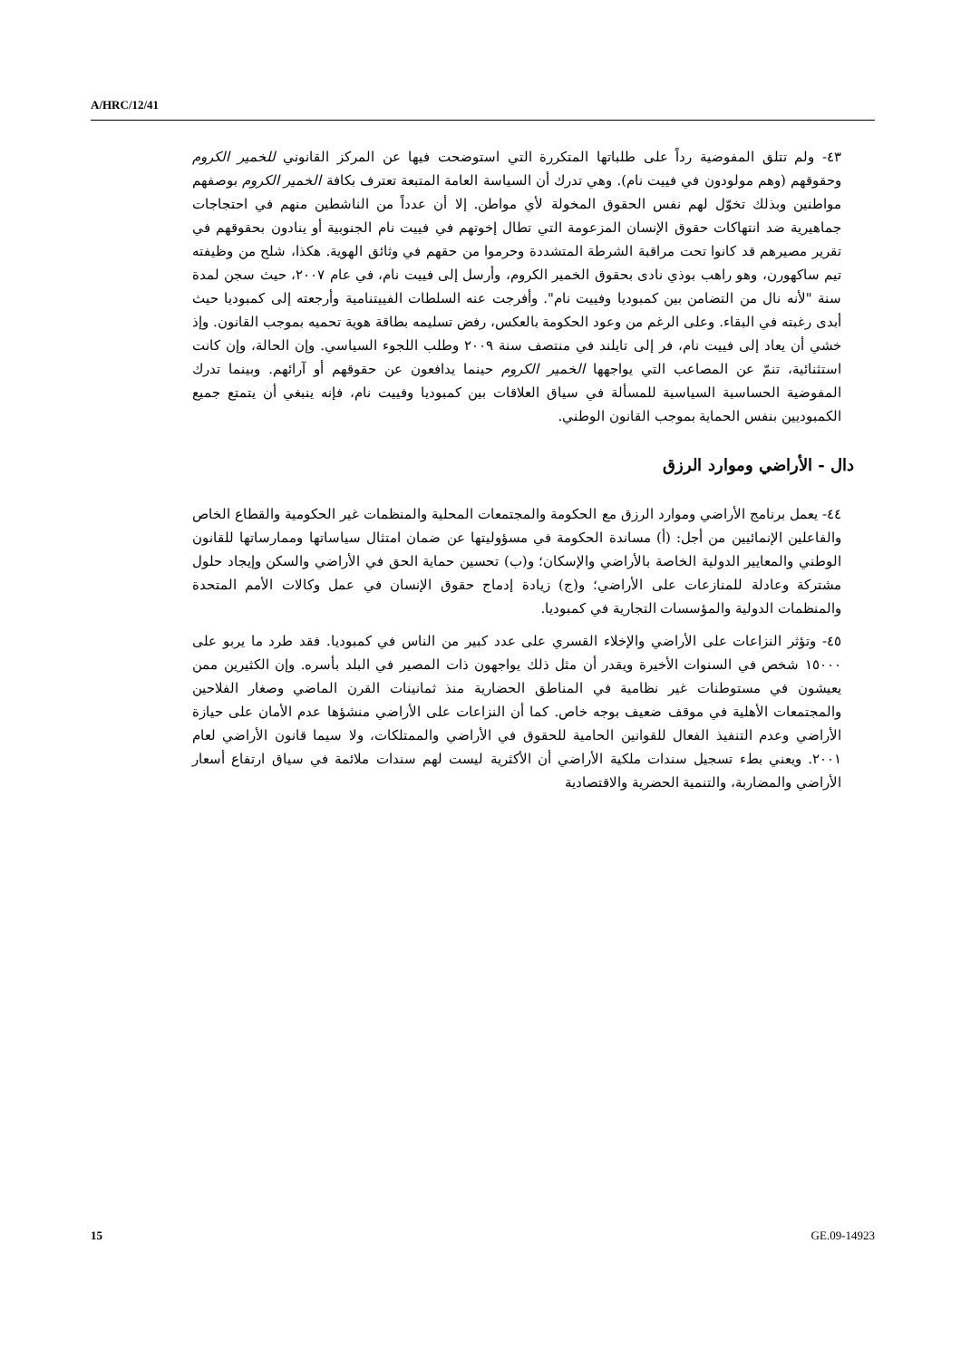A/HRC/12/41
٤٣- ولم تتلق المفوضية رداً على طلباتها المتكررة التي استوضحت فيها عن المركز القانوني للخمير الكروم وحقوقهم (وهم مولودون في فييت نام). وهي تدرك أن السياسة العامة المتبعة تعترف بكافة الخمير الكروم بوصفهم مواطنين وبذلك تخوّل لهم نفس الحقوق المخولة لأي مواطن. إلا أن عدداً من الناشطين منهم في احتجاجات جماهيرية ضد انتهاكات حقوق الإنسان المزعومة التي تطال إخوتهم في فييت نام الجنوبية أو ينادون بحقوقهم في تقرير مصيرهم قد كانوا تحت مراقبة الشرطة المتشددة وحرموا من حقهم في وثائق الهوية. هكذا، شلح من وظيفته تيم ساكهورن، وهو راهب بوذي نادى بحقوق الخمير الكروم، وأرسل إلى فييت نام، في عام ٢٠٠٧، حيث سجن لمدة سنة "لأنه نال من التضامن بين كمبوديا وفييت نام". وأفرجت عنه السلطات الفييتنامية وأرجعته إلى كمبوديا حيث أبدى رغبته في البقاء. وعلى الرغم من وعود الحكومة بالعكس، رفض تسليمه بطاقة هوية تحميه بموجب القانون. وإذ خشي أن يعاد إلى فييت نام، فر إلى تايلند في منتصف سنة ٢٠٠٩ وطلب اللجوء السياسي. وإن الحالة، وإن كانت استثنائية، تنمّ عن المصاعب التي يواجهها الخمير الكروم حينما يدافعون عن حقوقهم أو آرائهم. وبينما تدرك المفوضية الحساسية السياسية للمسألة في سياق العلاقات بين كمبوديا وفييت نام، فإنه ينبغي أن يتمتع جميع الكمبوديين بنفس الحماية بموجب القانون الوطني.
دال - الأراضي وموارد الرزق
٤٤- يعمل برنامج الأراضي وموارد الرزق مع الحكومة والمجتمعات المحلية والمنظمات غير الحكومية والقطاع الخاص والفاعلين الإنمائيين من أجل: (أ) مساندة الحكومة في مسؤوليتها عن ضمان امتثال سياساتها وممارساتها للقانون الوطني والمعايير الدولية الخاصة بالأراضي والإسكان؛ و(ب) تحسين حماية الحق في الأراضي والسكن وإيجاد حلول مشتركة وعادلة للمنازعات على الأراضي؛ و(ج) زيادة إدماج حقوق الإنسان في عمل وكالات الأمم المتحدة والمنظمات الدولية والمؤسسات التجارية في كمبوديا.
٤٥- وتؤثر النزاعات على الأراضي والإخلاء القسري على عدد كبير من الناس في كمبوديا. فقد طرد ما يربو على ١٥٠٠٠ شخص في السنوات الأخيرة ويقدر أن مثل ذلك يواجهون ذات المصير في البلد بأسره. وإن الكثيرين ممن يعيشون في مستوطنات غير نظامية في المناطق الحضارية منذ ثمانينات القرن الماضي وصغار الفلاحين والمجتمعات الأهلية في موقف ضعيف بوجه خاص. كما أن النزاعات على الأراضي منشؤها عدم الأمان على حيازة الأراضي وعدم التنفيذ الفعال للقوانين الحامية للحقوق في الأراضي والممتلكات، ولا سيما قانون الأراضي لعام ٢٠٠١. ويعني بطء تسجيل سندات ملكية الأراضي أن الأكثرية ليست لهم سندات ملائمة في سياق ارتفاع أسعار الأراضي والمضاربة، والتنمية الحضرية والاقتصادية
15 GE.09-14923